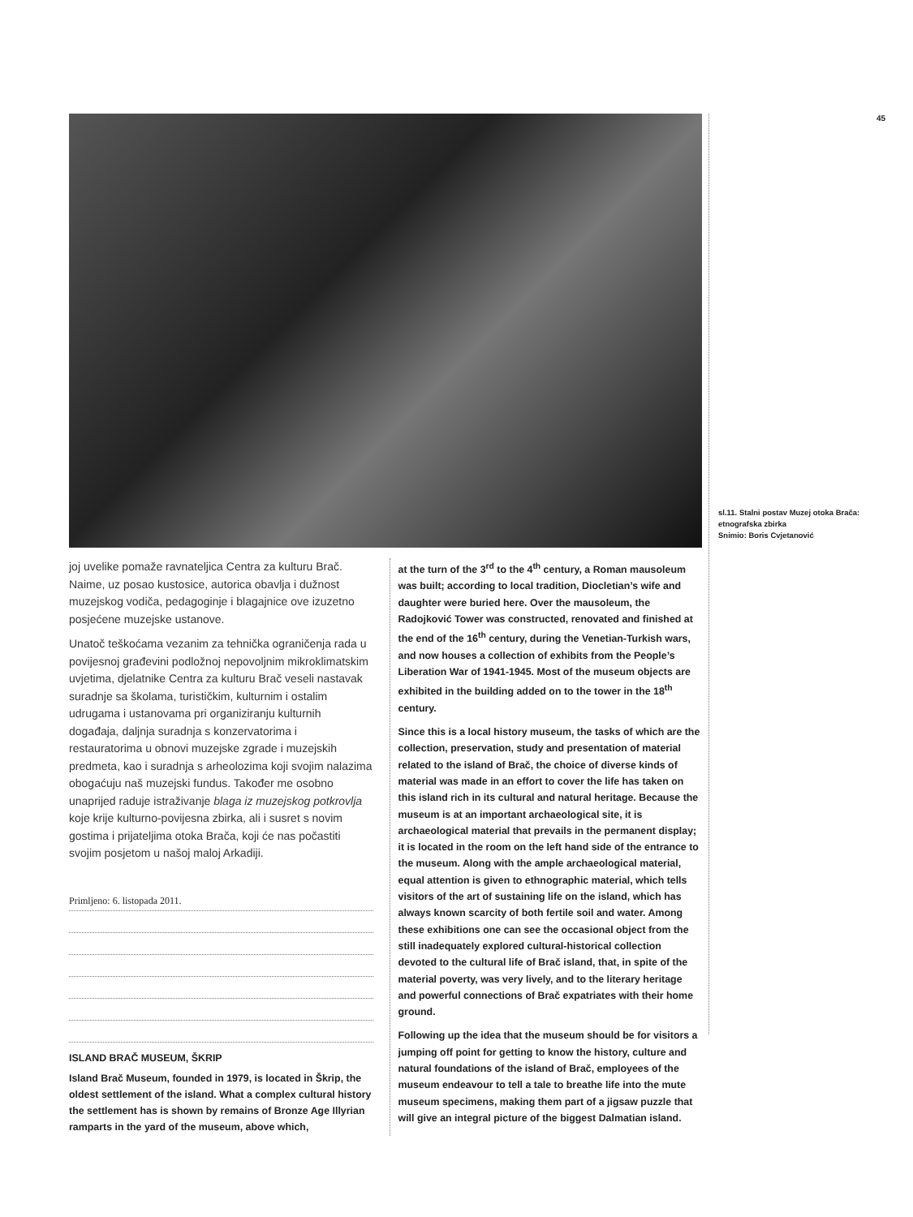45
sl.11. Stalni postav Muzej otoka Brača: etnografska zbirka
Snimio: Boris Cvjetanović
joj uvelike pomaže ravnateljica Centra za kulturu Brač. Naime, uz posao kustosice, autorica obavlja i dužnost muzejskog vodiča, pedagoginje i blagajnice ove izuzetno posjećene muzejske ustanove.
Unatoč teškoćama vezanim za tehnička ograničenja rada u povijesnoj građevini podložnoj nepovoljnim mikroklimatskim uvjetima, djelatnike Centra za kulturu Brač veseli nastavak suradnje sa školama, turističkim, kulturnim i ostalim udrugama i ustanovama pri organiziranju kulturnih događaja, daljnja suradnja s konzervatorima i restauratorima u obnovi muzejske zgrade i muzejskih predmeta, kao i suradnja s arheolozima koji svojim nalazima obogaćuju naš muzejski fundus. Također me osobno unaprijed raduje istraživanje blaga iz muzejskog potkrovlja koje krije kulturno-povijesna zbirka, ali i susret s novim gostima i prijateljima otoka Brača, koji će nas počastiti svojim posjetom u našoj maloj Arkadiji.
Primljeno: 6. listopada 2011.
ISLAND BRAČ MUSEUM, ŠKRIP
Island Brač Museum, founded in 1979, is located in Škrip, the oldest settlement of the island. What a complex cultural history the settlement has is shown by remains of Bronze Age Illyrian ramparts in the yard of the museum, above which,
at the turn of the 3<sup>rd</sup> to the 4<sup>th</sup> century, a Roman mausoleum was built; according to local tradition, Diocletian’s wife and daughter were buried here. Over the mausoleum, the Radojković Tower was constructed, renovated and finished at the end of the 16<sup>th</sup> century, during the Venetian-Turkish wars, and now houses a collection of exhibits from the People’s Liberation War of 1941-1945. Most of the museum objects are exhibited in the building added on to the tower in the 18<sup>th</sup> century.
Since this is a local history museum, the tasks of which are the collection, preservation, study and presentation of material related to the island of Brač, the choice of diverse kinds of material was made in an effort to cover the life has taken on this island rich in its cultural and natural heritage. Because the museum is at an important archaeological site, it is archaeological material that prevails in the permanent display; it is located in the room on the left hand side of the entrance to the museum. Along with the ample archaeological material, equal attention is given to ethnographic material, which tells visitors of the art of sustaining life on the island, which has always known scarcity of both fertile soil and water. Among these exhibitions one can see the occasional object from the still inadequately explored cultural-historical collection devoted to the cultural life of Brač island, that, in spite of the material poverty, was very lively, and to the literary heritage and powerful connections of Brač expatriates with their home ground.
Following up the idea that the museum should be for visitors a jumping off point for getting to know the history, culture and natural foundations of the island of Brač, employees of the museum endeavour to tell a tale to breathe life into the mute museum specimens, making them part of a jigsaw puzzle that will give an integral picture of the biggest Dalmatian island.